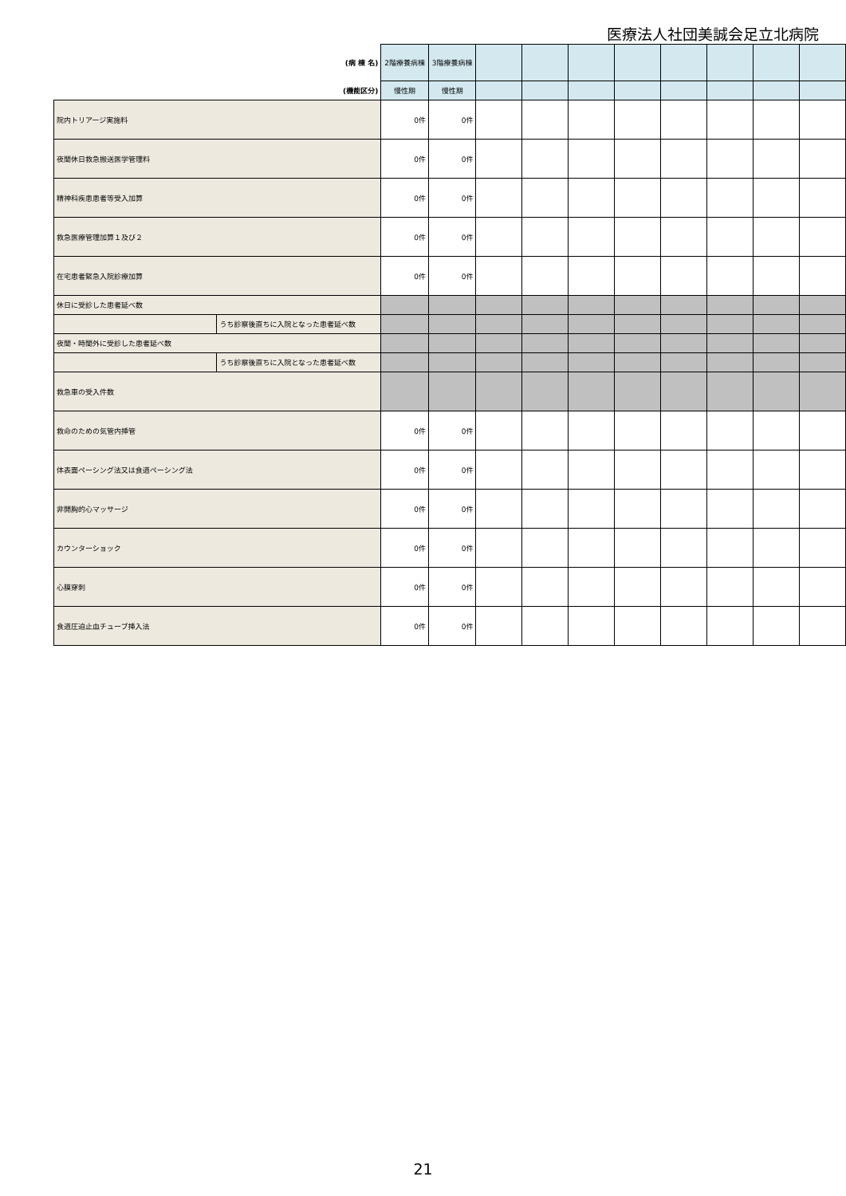医療法人社団美誠会足立北病院
| (病 棟 名) | | 2階療養病棟 | 3階療養病棟 | | | | | | | | |
| --- | --- | --- | --- | --- | --- | --- | --- | --- | --- | --- | --- |
| (機能区分) | | 慢性期 | 慢性期 | | | | | | | | |
| 院内トリアージ実施料 | | 0件 | 0件 | | | | | | | | |
| 夜間休日救急搬送医学管理料 | | 0件 | 0件 | | | | | | | | |
| 精神科疾患患者等受入加算 | | 0件 | 0件 | | | | | | | | |
| 救急医療管理加算１及び２ | | 0件 | 0件 | | | | | | | | |
| 在宅患者緊急入院診療加算 | | 0件 | 0件 | | | | | | | | |
| 休日に受診した患者延べ数 | | | | | | | | | | | |
| | うち診察後直ちに入院となった患者延べ数 | | | | | | | | | | |
| 夜間・時間外に受診した患者延べ数 | | | | | | | | | | | |
| | うち診察後直ちに入院となった患者延べ数 | | | | | | | | | | |
| 救急車の受入件数 | | | | | | | | | | | |
| 救命のための気管内挿管 | | 0件 | 0件 | | | | | | | | |
| 体表面ペーシング法又は食道ペーシング法 | | 0件 | 0件 | | | | | | | | |
| 非開胸的心マッサージ | | 0件 | 0件 | | | | | | | | |
| カウンターショック | | 0件 | 0件 | | | | | | | | |
| 心膜穿刺 | | 0件 | 0件 | | | | | | | | |
| 食道圧迫止血チューブ挿入法 | | 0件 | 0件 | | | | | | | | |
21